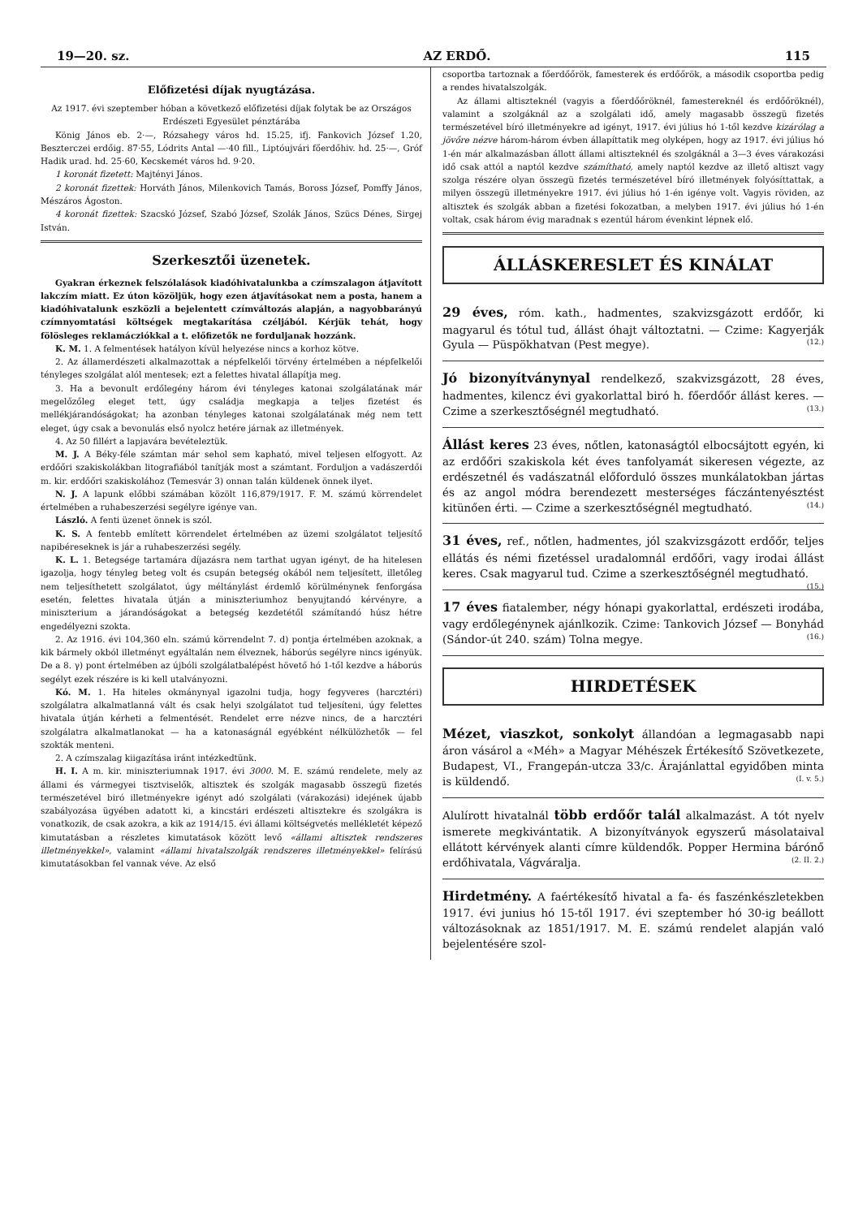19—20. sz. AZ ERDŐ. 115
Előfizetési díjak nyugtázása.
Az 1917. évi szeptember hóban a következő előfizetési díjak folytak be az Országos Erdészeti Egyesület pénztárába
König János eb. 2·—, Rózsahegy város hd. 15.25, ifj. Fankovich József 1.20, Beszterczei erdőig. 87·55, Lódrits Antal —·40 fill., Liptóujvári főerdőhiv. hd. 25·—, Gróf Hadik urad. hd. 25·60, Kecskemét város hd. 9·20.
1 koronát fizetett: Majtényi János.
2 koronát fizettek: Horváth János, Milenkovich Tamás, Boross József, Pomffy János, Mészáros Ágoston.
4 koronát fizettek: Szacskó József, Szabó József, Szolák János, Szücs Dénes, Sirgej István.
Szerkesztői üzenetek.
Gyakran érkeznek felszólalások kiadóhivatalunkba a czímszalagon átjavított lakczím miatt. Ez úton közöljük, hogy ezen átjavításokat nem a posta, hanem a kiadóhivatalunk eszközli a bejelentett czímváltozás alapján, a nagyobbarányú czímnyomtatási költségek megtakarítása czéljából. Kérjük tehát, hogy fölösleges reklamácziókkal a t. előfizetők ne forduljanak hozzánk.
K. M. 1. A felmentések hatályon kívül helyezése nincs a korhoz kötve.
2. Az államerdészeti alkalmazottak a népfelkelői törvény értelmében a népfelkelői tényleges szolgálat alól mentesek; ezt a felettes hivatal állapítja meg.
3. Ha a bevonult erdőlegény három évi tényleges katonai szolgálatának már megelőzőleg eleget tett, úgy családja megkapja a teljes fizetést és mellékjárandóságokat; ha azonban tényleges katonai szolgálatának még nem tett eleget, úgy csak a bevonulás első nyolcz hetére járnak az illetmények.
4. Az 50 fillért a lapjavára bevételeztük.
M. J. A Béky-féle számtan már sehol sem kapható, mivel teljesen elfogyott. Az erdőőri szakiskolákban litografiából tanítják most a számtant. Forduljon a vadászerdői m. kir. erdőőri szakiskolához (Temesvár 3) onnan talán küldenek önnek ilyet.
N. J. A lapunk előbbi számában közölt 116,879/1917. F. M. számú körrendelet értelmében a ruhabeszerzési segélyre igénye van.
László. A fenti üzenet önnek is szól.
K. S. A fentebb említett körrendelet értelmében az üzemi szolgálatot teljesítő napibéreseknek is jár a ruhabeszerzési segély.
K. L. 1. Betegsége tartamára díjazásra nem tarthat ugyan igényt, de ha hitelesen igazolja, hogy tényleg beteg volt és csupán betegség okából nem teljesített, illetőleg nem teljesíthetett szolgálatot, úgy méltánylást érdemlő körülménynek fenforgása esetén, felettes hivatala útján a miniszteriumhoz benyujtandó kérvényre, a miniszterium a járandóságokat a betegség kezdetétől számítandó húsz hétre engedélyezni szokta.
2. Az 1916. évi 104,360 eln. számú körrendelnt 7. d) pontja értelmében azoknak, a kik bármely okból illetményt egyáltalán nem élveznek, háborús segélyre nincs igényük. De a 8. γ) pont értelmében az újbóli szolgálatbalépést hövető hó 1-től kezdve a háborús segélyt ezek részére is ki kell utalványozni.
Kó. M. 1. Ha hiteles okmánynyal igazolni tudja, hogy fegyveres (harcztéri) szolgálatra alkalmatlanná vált és csak helyi szolgálatot tud teljesíteni, úgy felettes hivatala útján kérheti a felmentését. Rendelet erre nézve nincs, de a harcztéri szolgálatra alkalmatlanokat — ha a katonaságnál egyébként nélkülözhetők — fel szokták menteni.
2. A czímszalag kiigazítása iránt intézkedtünk.
H. I. A m. kir. miniszteriumnak 1917. évi 3000. M. E. számú rendelete, mely az állami és vármegyei tisztviselők, altisztek és szolgák magasabb összegü fizetés természetével biró illetményekre igényt adó szolgálati (várakozási) idejének újabb szabályozása ügyében adatott ki, a kincstári erdészeti altisztekre és szolgákra is vonatkozik, de csak azokra, a kik az 1914/15. évi állami költségvetés mellékletét képező kimutatásban a részletes kimutatások között levő «állami altisztek rendszeres illetményekkel», valamint «állami hivatalszolgák rendszeres illetményekkel» felírású kimutatásokban fel vannak véve. Az első
csoportba tartoznak a főerdőőrök, famesterek és erdőőrök, a második csoportba pedig a rendes hivatalszolgák.
Az állami altiszteknél (vagyis a főerdőőröknél, famestereknél és erdőőröknél), valamint a szolgáknál az a szolgálati idő, amely magasabb összegü fizetés természetével bíró illetményekre ad igényt, 1917. évi július hó 1-től kezdve kizárólag a jövőre nézve három-három évben állapíttatik meg olyképen, hogy az 1917. évi július hó 1-én már alkalmazásban állott állami altiszteknél és szolgáknál a 3—3 éves várakozási idő csak attól a naptól kezdve számítható, amely naptól kezdve az illető altiszt vagy szolga részére olyan összegü fizetés természetével bíró illetmények folyósíttattak, a milyen összegü illetményekre 1917. évi július hó 1-én igénye volt. Vagyis röviden, az altisztek és szolgák abban a fizetési fokozatban, a melyben 1917. évi július hó 1-én voltak, csak három évig maradnak s ezentúl három évenkint lépnek elő.
ÁLLÁSKERESLET ÉS KINÁLAT
29 éves, róm. kath., hadmentes, szakvizsgázott erdőőr, ki magyarul és tótul tud, állást óhajt változtatni. — Czime: Kagyerják Gyula — Püspökhatvan (Pest megye). (12.)
Jó bizonyítványnyal rendelkező, szakvizsgázott, 28 éves, hadmentes, kilencz évi gyakorlattal biró h. főerdőőr állást keres. — Czime a szerkesztőségnél megtudható. (13.)
Állást keres 23 éves, nőtlen, katonaságtól elbocsájtott egyén, ki az erdőőri szakiskola két éves tanfolyamát sikeresen végezte, az erdészetnél és vadászatnál előforduló összes munkálatokban jártas és az angol módra berendezett mesterséges fáczántenyésztést kitünően érti. — Czime a szerkesztőségnél megtudható. (14.)
31 éves, ref., nőtlen, hadmentes, jól szakvizsgázott erdőőr, teljes ellátás és némi fizetéssel uradalomnál erdőőri, vagy irodai állást keres. Csak magyarul tud. Czime a szerkesztőségnél megtudható. (15.)
17 éves fiatalember, négy hónapi gyakorlattal, erdészeti irodába, vagy erdőlegénynek ajánlkozik. Czime: Tankovich József — Bonyhád (Sándor-út 240. szám) Tolna megye. (16.)
HIRDETÉSEK
Mézet, viaszkot, sonkolyt állandóan a legmagasabb napi áron vásárol a «Méh» a Magyar Méhészek Értékesítő Szövetkezete, Budapest, VI., Frangepán-utcza 33/c. Árajánlattal egyidőben minta is küldendő. (I. v. 5.)
Alulírott hivatalnál több erdőőr talál alkalmazást. A tót nyelv ismerete megkivántatik. A bizonyítványok egyszerű másolataival ellátott kérvények alanti címre küldendők. Popper Hermina bárónő erdőhivatala, Vágváralja. (2. II. 2.)
Hirdetmény. A faértékesítő hivatal a fa- és faszénkészletekben 1917. évi junius hó 15-től 1917. évi szeptember hó 30-ig beállott változásoknak az 1851/1917. M. E. számú rendelet alapján való bejelentésére szol-